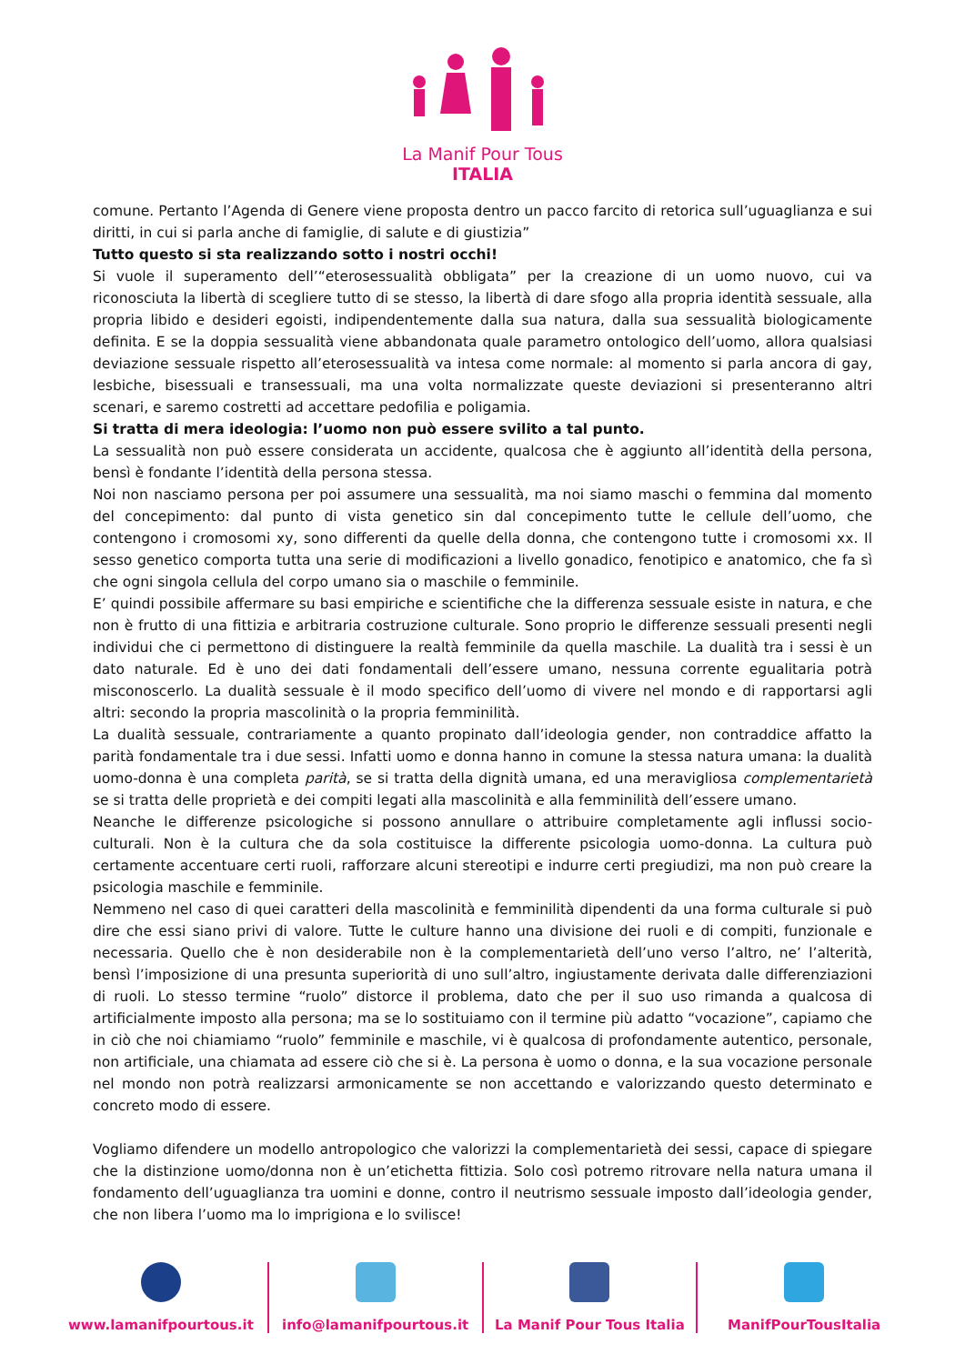La Manif Pour Tous
ITALIA
comune. Pertanto l’Agenda di Genere viene proposta dentro un pacco farcito di retorica sull’uguaglianza e sui diritti, in cui si parla anche di famiglie, di salute e di giustizia”
Tutto questo si sta realizzando sotto i nostri occhi!
Si vuole il superamento dell’“eterosessualità obbligata” per la creazione di un uomo nuovo, cui va riconosciuta la libertà di scegliere tutto di se stesso, la libertà di dare sfogo alla propria identità sessuale, alla propria libido e desideri egoisti, indipendentemente dalla sua natura, dalla sua sessualità biologicamente definita. E se la doppia sessualità viene abbandonata quale parametro ontologico dell’uomo, allora qualsiasi deviazione sessuale rispetto all’eterosessualità va intesa come normale: al momento si parla ancora di gay, lesbiche, bisessuali e transessuali, ma una volta normalizzate queste deviazioni si presenteranno altri scenari, e saremo costretti ad accettare pedofilia e poligamia.
Si tratta di mera ideologia: l’uomo non può essere svilito a tal punto.
La sessualità non può essere considerata un accidente, qualcosa che è aggiunto all’identità della persona, bensì è fondante l’identità della persona stessa.
Noi non nasciamo persona per poi assumere una sessualità, ma noi siamo maschi o femmina dal momento del concepimento: dal punto di vista genetico sin dal concepimento tutte le cellule dell’uomo, che contengono i cromosomi xy, sono differenti da quelle della donna, che contengono tutte i cromosomi xx. Il sesso genetico comporta tutta una serie di modificazioni a livello gonadico, fenotipico e anatomico, che fa sì che ogni singola cellula del corpo umano sia o maschile o femminile.
E’ quindi possibile affermare su basi empiriche e scientifiche che la differenza sessuale esiste in natura, e che non è frutto di una fittizia e arbitraria costruzione culturale. Sono proprio le differenze sessuali presenti negli individui che ci permettono di distinguere la realtà femminile da quella maschile. La dualità tra i sessi è un dato naturale. Ed è uno dei dati fondamentali dell’essere umano, nessuna corrente egualitaria potrà misconoscerlo. La dualità sessuale è il modo specifico dell’uomo di vivere nel mondo e di rapportarsi agli altri: secondo la propria mascolinità o la propria femminilità.
La dualità sessuale, contrariamente a quanto propinato dall’ideologia gender, non contraddice affatto la parità fondamentale tra i due sessi. Infatti uomo e donna hanno in comune la stessa natura umana: la dualità uomo-donna è una completa parità, se si tratta della dignità umana, ed una meravigliosa complementarietà se si tratta delle proprietà e dei compiti legati alla mascolinità e alla femminilità dell’essere umano.
Neanche le differenze psicologiche si possono annullare o attribuire completamente agli influssi socio-culturali. Non è la cultura che da sola costituisce la differente psicologia uomo-donna. La cultura può certamente accentuare certi ruoli, rafforzare alcuni stereotipi e indurre certi pregiudizi, ma non può creare la psicologia maschile e femminile.
Nemmeno nel caso di quei caratteri della mascolinità e femminilità dipendenti da una forma culturale si può dire che essi siano privi di valore. Tutte le culture hanno una divisione dei ruoli e di compiti, funzionale e necessaria. Quello che è non desiderabile non è la complementarietà dell’uno verso l’altro, ne’ l’alterità, bensì l’imposizione di una presunta superiorità di uno sull’altro, ingiustamente derivata dalle differenziazioni di ruoli. Lo stesso termine “ruolo” distorce il problema, dato che per il suo uso rimanda a qualcosa di artificialmente imposto alla persona; ma se lo sostituiamo con il termine più adatto “vocazione”, capiamo che in ciò che noi chiamiamo “ruolo” femminile e maschile, vi è qualcosa di profondamente autentico, personale, non artificiale, una chiamata ad essere ciò che si è. La persona è uomo o donna, e la sua vocazione personale nel mondo non potrà realizzarsi armonicamente se non accettando e valorizzando questo determinato e concreto modo di essere.
Vogliamo difendere un modello antropologico che valorizzi la complementarietà dei sessi, capace di spiegare che la distinzione uomo/donna non è un’etichetta fittizia. Solo così potremo ritrovare nella natura umana il fondamento dell’uguaglianza tra uomini e donne, contro il neutrismo sessuale imposto dall’ideologia gender, che non libera l’uomo ma lo imprigiona e lo svilisce!
www.lamanifpourtous.it info@lamanifpourtous.it La Manif Pour Tous Italia ManifPourTousItalia